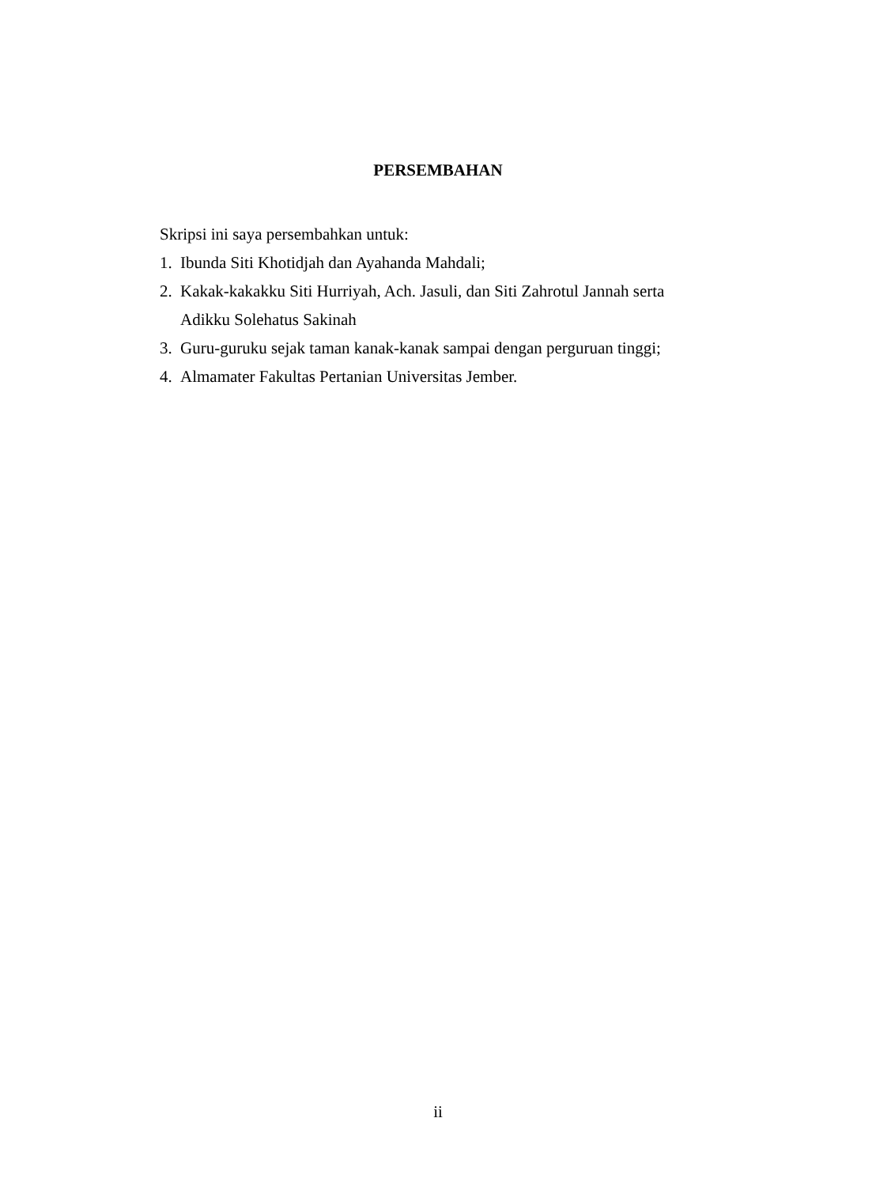PERSEMBAHAN
Skripsi ini saya persembahkan untuk:
1. Ibunda Siti Khotidjah dan Ayahanda Mahdali;
2. Kakak-kakakku Siti Hurriyah, Ach. Jasuli, dan Siti Zahrotul Jannah serta Adikku Solehatus Sakinah
3. Guru-guruku sejak taman kanak-kanak sampai dengan perguruan tinggi;
4. Almamater Fakultas Pertanian Universitas Jember.
ii